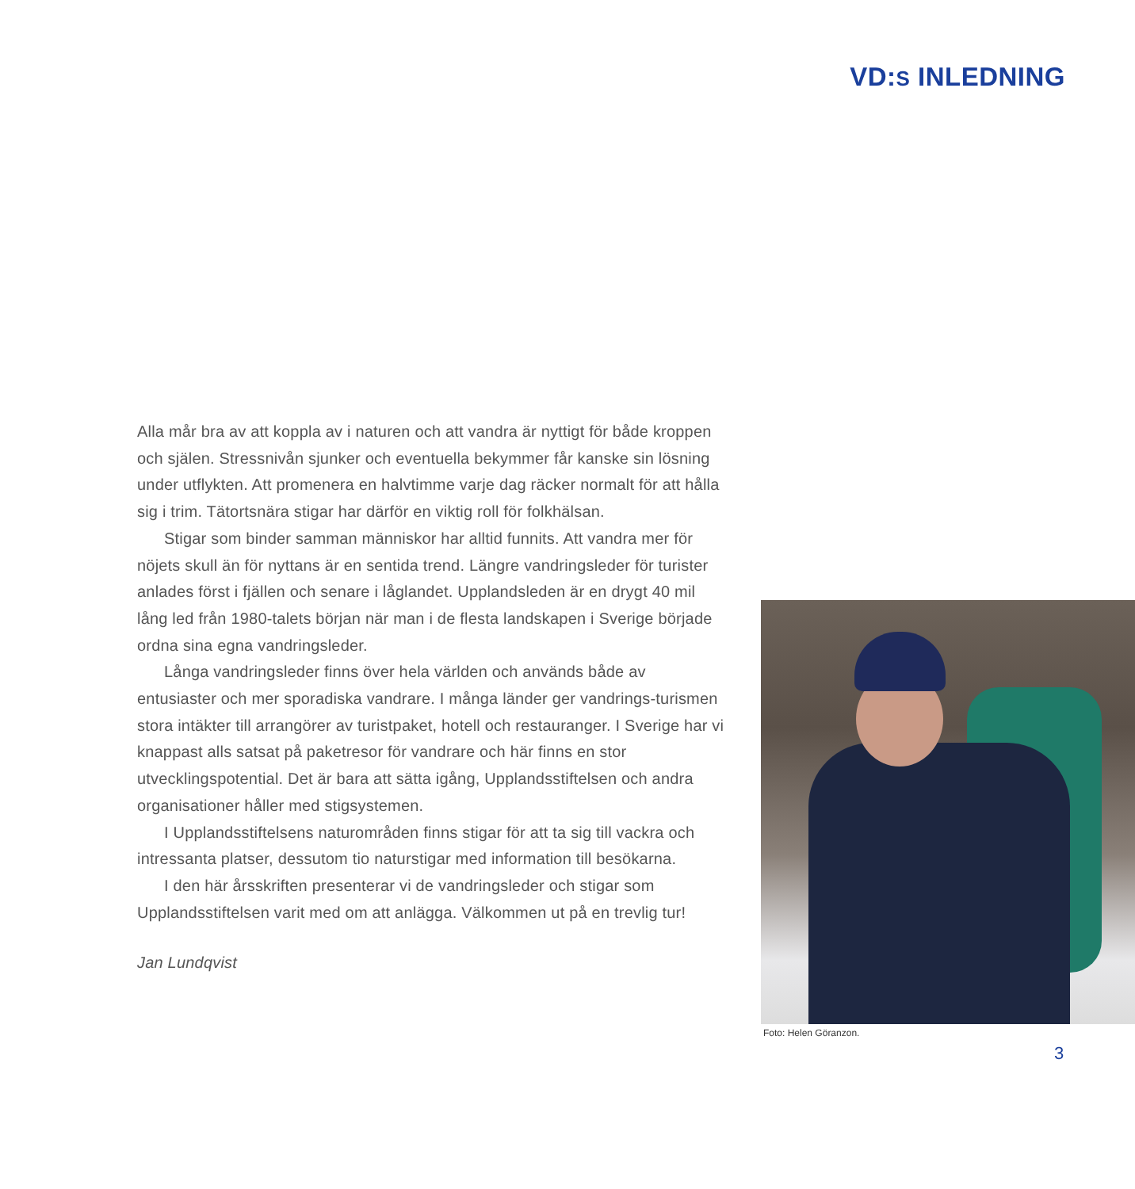VD:S INLEDNING
Alla mår bra av att koppla av i naturen och att vandra är nyttigt för både kroppen och själen. Stressnivån sjunker och eventuella bekymmer får kanske sin lösning under utflykten. Att promenera en halvtimme varje dag räcker normalt för att hålla sig i trim. Tätortsnära stigar har därför en viktig roll för folkhälsan.
Stigar som binder samman människor har alltid funnits. Att vandra mer för nöjets skull än för nyttans är en sentida trend. Längre vandringsleder för turister anlades först i fjällen och senare i låglandet. Upplandsleden är en drygt 40 mil lång led från 1980-talets början när man i de flesta landskapen i Sverige började ordna sina egna vandringsleder.
Långa vandringsleder finns över hela världen och används både av entusiaster och mer sporadiska vandrare. I många länder ger vandrings-turismen stora intäkter till arrangörer av turistpaket, hotell och restauranger. I Sverige har vi knappast alls satsat på paketresor för vandrare och här finns en stor utvecklingspotential. Det är bara att sätta igång, Upplandsstiftelsen och andra organisationer håller med stigsystemen.
I Upplandsstiftelsens naturområden finns stigar för att ta sig till vackra och intressanta platser, dessutom tio naturstigar med information till besökarna.
I den här årsskriften presenterar vi de vandringsleder och stigar som Upplandsstiftelsen varit med om att anlägga. Välkommen ut på en trevlig tur!
Jan Lundqvist
Foto: Helen Göranzon.
3